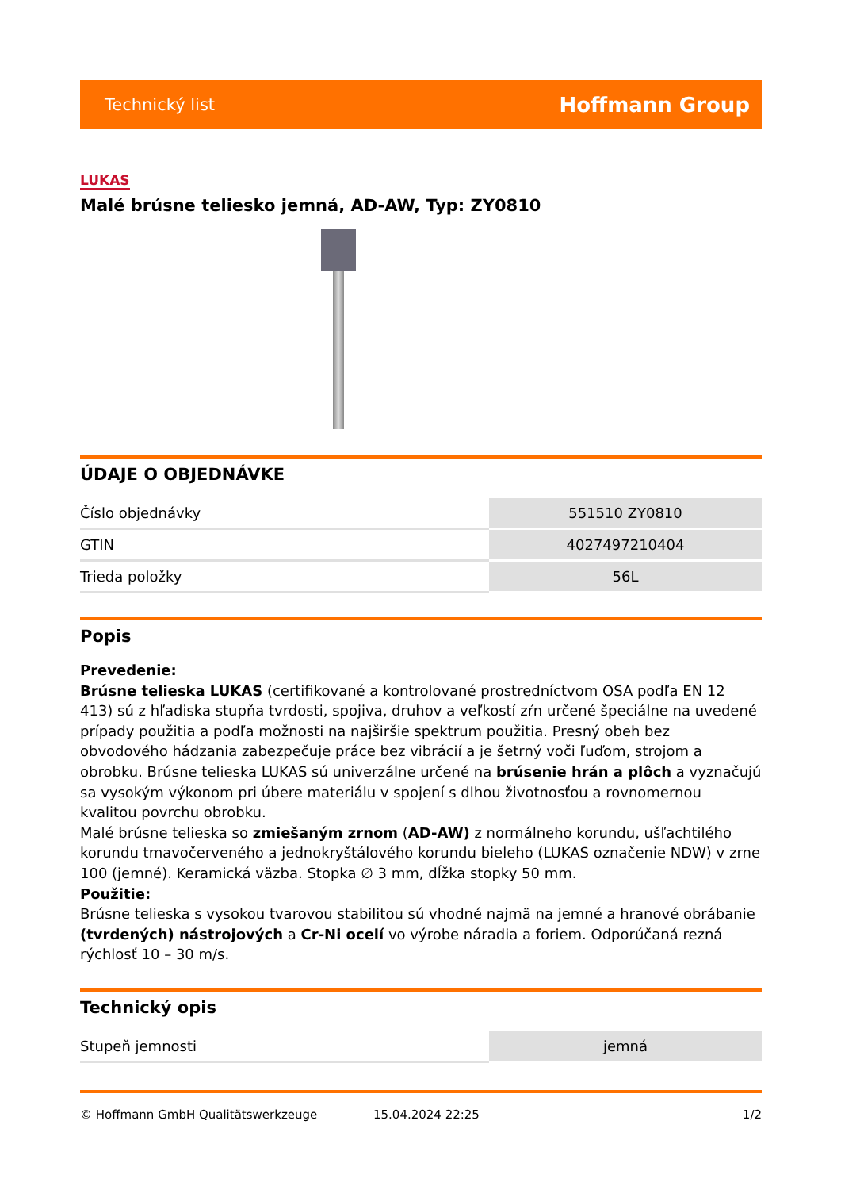Technický list Hoffmann Group
LUKAS
Malé brúsne teliesko jemná, AD-AW, Typ: ZY0810
ÚDAJE O OBJEDNÁVKE
| Číslo objednávky | 551510 ZY0810 |
| GTIN | 4027497210404 |
| Trieda položky | 56L |
Popis
Prevedenie:
Brúsne telieska LUKAS (certifikované a kontrolované prostredníctvom OSA podľa EN 12 413) sú z hľadiska stupňa tvrdosti, spojiva, druhov a veľkostí zŕn určené špeciálne na uvedené prípady použitia a podľa možnosti na najširšie spektrum použitia. Presný obeh bez obvodového hádzania zabezpečuje práce bez vibrácií a je šetrný voči ľuďom, strojom a obrobku. Brúsne telieska LUKAS sú univerzálne určené na brúsenie hrán a plôch a vyznačujú sa vysokým výkonom pri úbere materiálu v spojení s dlhou životnosťou a rovnomernou kvalitou povrchu obrobku.
Malé brúsne telieska so zmiešaným zrnom (AD-AW) z normálneho korundu, ušľachtilého korundu tmavočerveného a jednokryštálového korundu bieleho (LUKAS označenie NDW) v zrne 100 (jemné). Keramická väzba. Stopka ∅ 3 mm, dĺžka stopky 50 mm.
Použitie:
Brúsne telieska s vysokou tvarovou stabilitou sú vhodné najmä na jemné a hranové obrábanie (tvrdených) nástrojových a Cr-Ni ocelí vo výrobe náradia a foriem. Odporúčaná rezná rýchlosť 10 – 30 m/s.
Technický opis
| Stupeň jemnosti | jemná |
© Hoffmann GmbH Qualitätswerkzeuge 15.04.2024 22:25 1/2